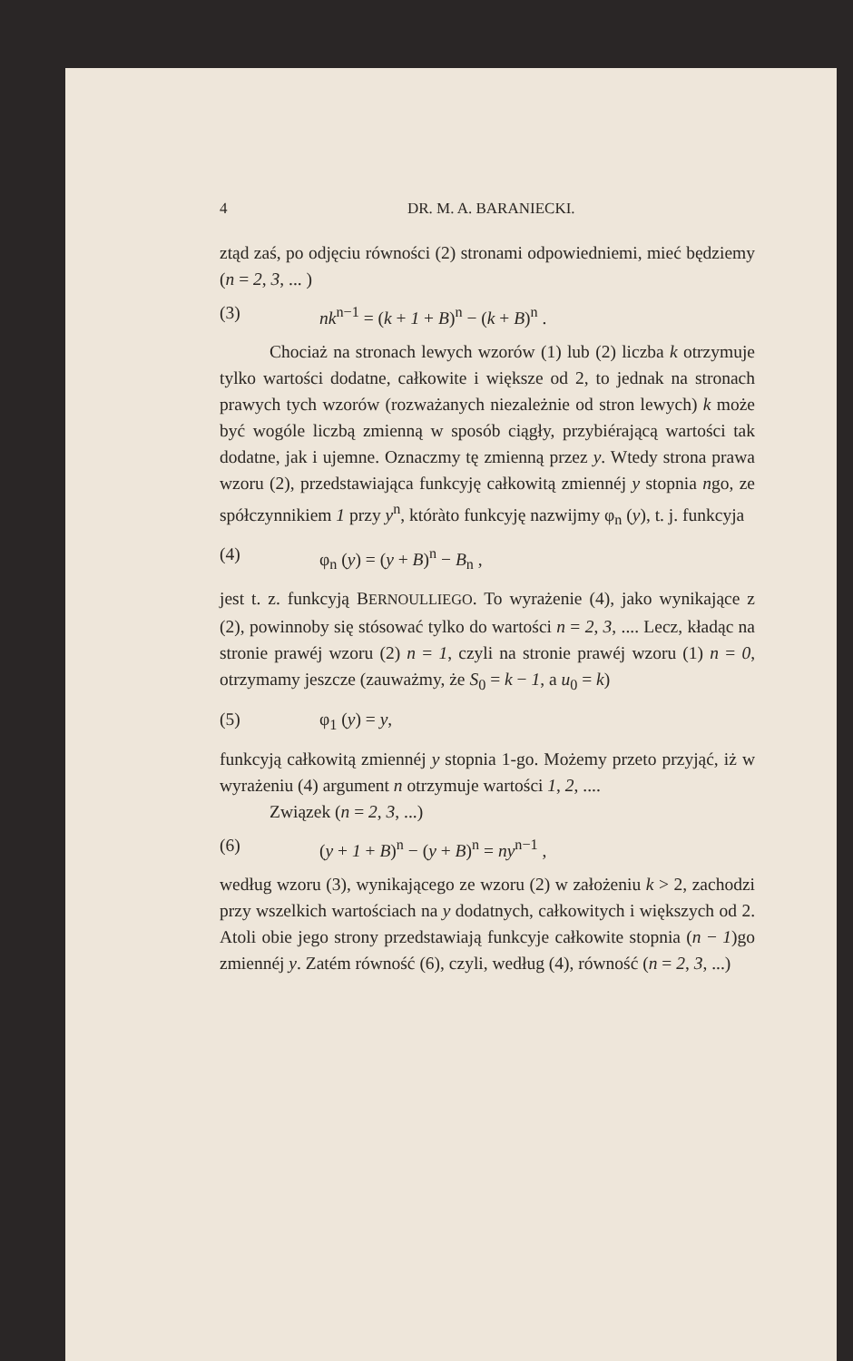4 DR. M. A. BARANIECKI.
ztąd zaś, po odjęciu równości (2) stronami odpowiedniemi, mieć będziemy (n = 2, 3, ... )
(3) nk<sup>n−1</sup> = (k + 1 + B)<sup>n</sup> − (k + B)<sup>n</sup> .
Chociaż na stronach lewych wzorów (1) lub (2) liczba k otrzymuje tylko wartości dodatne, całkowite i większe od 2, to jednak na stronach prawych tych wzorów (rozważanych niezależnie od stron lewych) k może być wogóle liczbą zmienną w sposób ciągły, przybiérającą wartości tak dodatne, jak i ujemne. Oznaczmy tę zmienną przez y. Wtedy strona prawa wzoru (2), przedstawiająca funkcyję całkowitą zmiennéj y stopnia ngo, ze spółczynnikiem 1 przy y<sup>n</sup>, któràto funkcyję nazwijmy φ<sub>n</sub> (y), t. j. funkcyja
(4) φ<sub>n</sub> (y) = (y + B)<sup>n</sup> − B<sub>n</sub> ,
jest t. z. funkcyją BERNOULLIEGO. To wyrażenie (4), jako wynikające z (2), powinnoby się stósować tylko do wartości n = 2, 3, .... Lecz, kładąc na stronie prawéj wzoru (2) n = 1, czyli na stronie prawéj wzoru (1) n = 0, otrzymamy jeszcze (zauważmy, że S<sub>0</sub> = k − 1, a u<sub>0</sub> = k)
(5) φ<sub>1</sub> (y) = y,
funkcyją całkowitą zmiennéj y stopnia 1-go. Możemy przeto przyjąć, iż w wyrażeniu (4) argument n otrzymuje wartości 1, 2, ....
Związek (n = 2, 3, ...)
(6) (y + 1 + B)<sup>n</sup> − (y + B)<sup>n</sup> = ny<sup>n−1</sup> ,
według wzoru (3), wynikającego ze wzoru (2) w założeniu k > 2, zachodzi przy wszelkich wartościach na y dodatnych, całkowitych i większych od 2. Atoli obie jego strony przedstawiają funkcyje całkowite stopnia (n − 1)go zmiennéj y. Zatém równość (6), czyli, według (4), równość (n = 2, 3, ...)